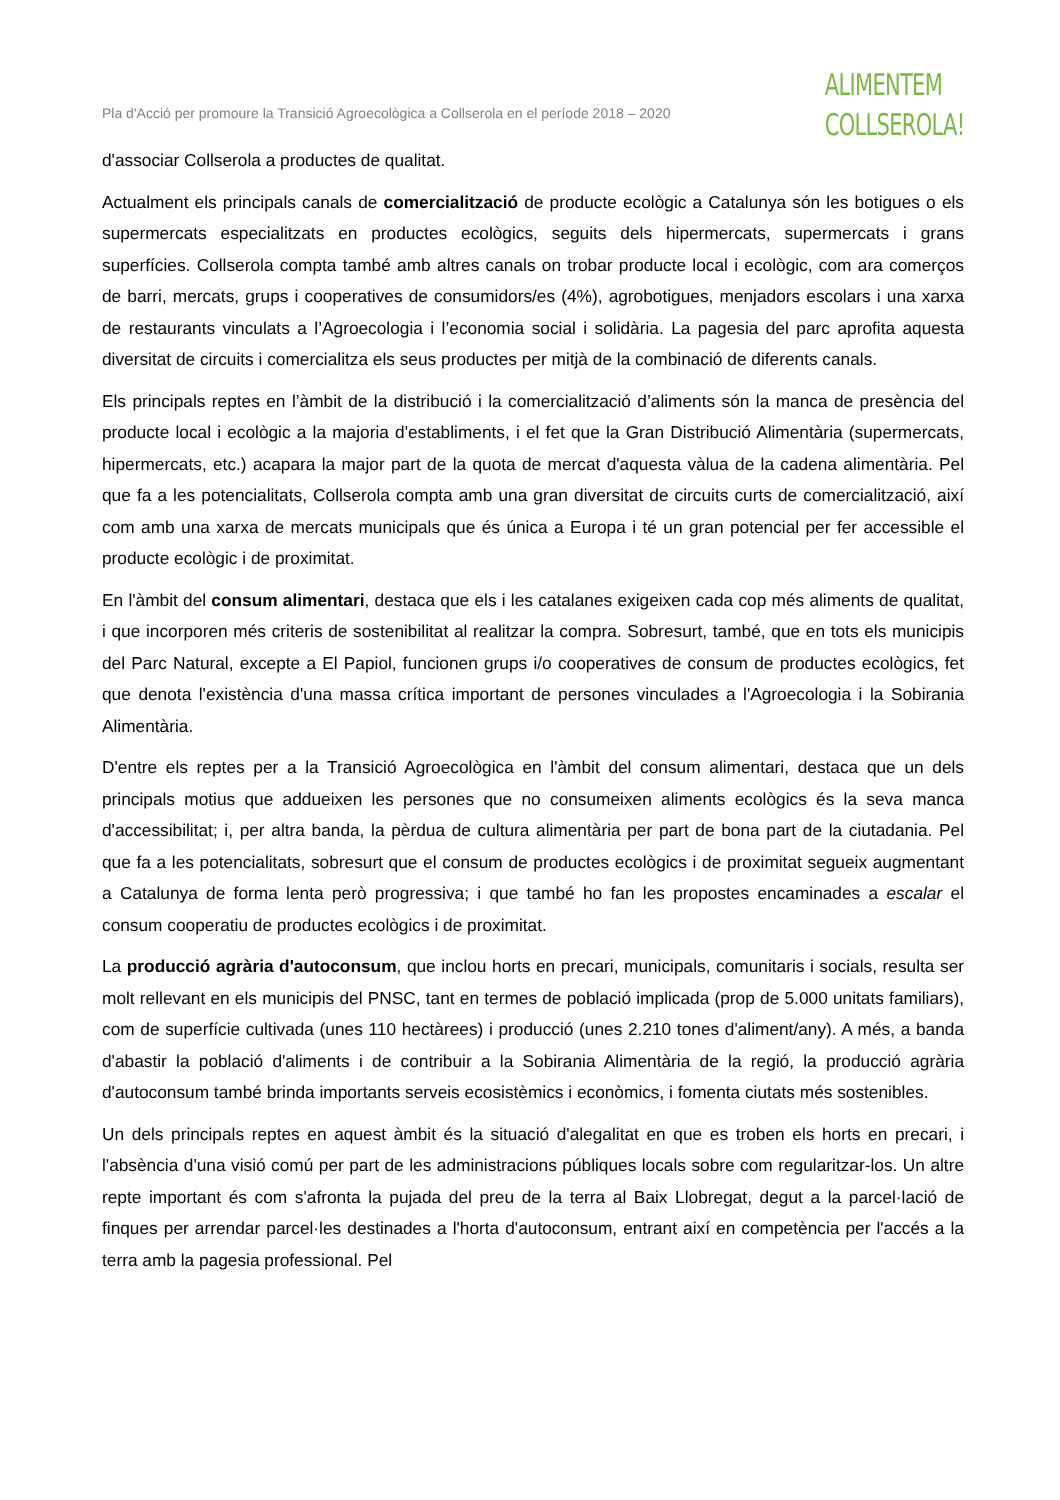Pla d'Acció per promoure la Transició Agroecològica a Collserola en el període 2018 – 2020
ALIMENTEM
COLLSEROLA!
d'associar Collserola a productes de qualitat.
Actualment els principals canals de comercialització de producte ecològic a Catalunya són les botigues o els supermercats especialitzats en productes ecològics, seguits dels hipermercats, supermercats i grans superfícies. Collserola compta també amb altres canals on trobar producte local i ecològic, com ara comerços de barri, mercats, grups i cooperatives de consumidors/es (4%), agrobotigues, menjadors escolars i una xarxa de restaurants vinculats a l’Agroecologia i l’economia social i solidària. La pagesia del parc aprofita aquesta diversitat de circuits i comercialitza els seus productes per mitjà de la combinació de diferents canals.
Els principals reptes en l’àmbit de la distribució i la comercialització d’aliments són la manca de presència del producte local i ecològic a la majoria d'establiments, i el fet que la Gran Distribució Alimentària (supermercats, hipermercats, etc.) acapara la major part de la quota de mercat d'aquesta vàlua de la cadena alimentària. Pel que fa a les potencialitats, Collserola compta amb una gran diversitat de circuits curts de comercialització, així com amb una xarxa de mercats municipals que és única a Europa i té un gran potencial per fer accessible el producte ecològic i de proximitat.
En l'àmbit del consum alimentari, destaca que els i les catalanes exigeixen cada cop més aliments de qualitat, i que incorporen més criteris de sostenibilitat al realitzar la compra. Sobresurt, també, que en tots els municipis del Parc Natural, excepte a El Papiol, funcionen grups i/o cooperatives de consum de productes ecològics, fet que denota l'existència d'una massa crítica important de persones vinculades a l'Agroecologia i la Sobirania Alimentària.
D'entre els reptes per a la Transició Agroecològica en l'àmbit del consum alimentari, destaca que un dels principals motius que addueixen les persones que no consumeixen aliments ecològics és la seva manca d'accessibilitat; i, per altra banda, la pèrdua de cultura alimentària per part de bona part de la ciutadania. Pel que fa a les potencialitats, sobresurt que el consum de productes ecològics i de proximitat segueix augmentant a Catalunya de forma lenta però progressiva; i que també ho fan les propostes encaminades a escalar el consum cooperatiu de productes ecològics i de proximitat.
La producció agrària d'autoconsum, que inclou horts en precari, municipals, comunitaris i socials, resulta ser molt rellevant en els municipis del PNSC, tant en termes de població implicada (prop de 5.000 unitats familiars), com de superfície cultivada (unes 110 hectàrees) i producció (unes 2.210 tones d'aliment/any). A més, a banda d'abastir la població d'aliments i de contribuir a la Sobirania Alimentària de la regió, la producció agrària d'autoconsum també brinda importants serveis ecosistèmics i econòmics, i fomenta ciutats més sostenibles.
Un dels principals reptes en aquest àmbit és la situació d'alegalitat en que es troben els horts en precari, i l'absència d'una visió comú per part de les administracions públiques locals sobre com regularitzar-los. Un altre repte important és com s'afronta la pujada del preu de la terra al Baix Llobregat, degut a la parcel·lació de finques per arrendar parcel·les destinades a l'horta d'autoconsum, entrant així en competència per l'accés a la terra amb la pagesia professional. Pel